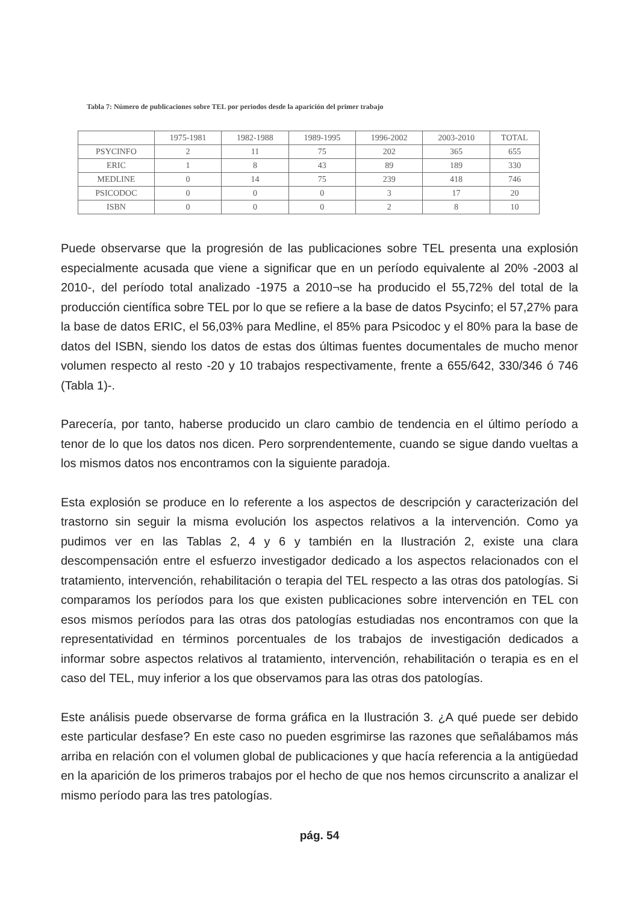Tabla 7: Número de publicaciones sobre TEL por periodos desde la aparición del primer trabajo
| | 1975-1981 | 1982-1988 | 1989-1995 | 1996-2002 | 2003-2010 | TOTAL |
| PSYCINFO | 2 | 11 | 75 | 202 | 365 | 655 |
| ERIC | 1 | 8 | 43 | 89 | 189 | 330 |
| MEDLINE | 0 | 14 | 75 | 239 | 418 | 746 |
| PSICODOC | 0 | 0 | 0 | 3 | 17 | 20 |
| ISBN | 0 | 0 | 0 | 2 | 8 | 10 |
Puede observarse que la progresión de las publicaciones sobre TEL presenta una explosión especialmente acusada que viene a significar que en un período equivalente al 20% -2003 al 2010-, del período total analizado -1975 a 2010¬se ha producido el 55,72% del total de la producción científica sobre TEL por lo que se refiere a la base de datos Psycinfo; el 57,27% para la base de datos ERIC, el 56,03% para Medline, el 85% para Psicodoc y el 80% para la base de datos del ISBN, siendo los datos de estas dos últimas fuentes documentales de mucho menor volumen respecto al resto -20 y 10 trabajos respectivamente, frente a 655/642, 330/346 ó 746 (Tabla 1)-.
Parecería, por tanto, haberse producido un claro cambio de tendencia en el último período a tenor de lo que los datos nos dicen. Pero sorprendentemente, cuando se sigue dando vueltas a los mismos datos nos encontramos con la siguiente paradoja.
Esta explosión se produce en lo referente a los aspectos de descripción y caracterización del trastorno sin seguir la misma evolución los aspectos relativos a la intervención. Como ya pudimos ver en las Tablas 2, 4 y 6 y también en la Ilustración 2, existe una clara descompensación entre el esfuerzo investigador dedicado a los aspectos relacionados con el tratamiento, intervención, rehabilitación o terapia del TEL respecto a las otras dos patologías. Si comparamos los períodos para los que existen publicaciones sobre intervención en TEL con esos mismos períodos para las otras dos patologías estudiadas nos encontramos con que la representatividad en términos porcentuales de los trabajos de investigación dedicados a informar sobre aspectos relativos al tratamiento, intervención, rehabilitación o terapia es en el caso del TEL, muy inferior a los que observamos para las otras dos patologías.
Este análisis puede observarse de forma gráfica en la Ilustración 3. ¿A qué puede ser debido este particular desfase? En este caso no pueden esgrimirse las razones que señalábamos más arriba en relación con el volumen global de publicaciones y que hacía referencia a la antigüedad en la aparición de los primeros trabajos por el hecho de que nos hemos circunscrito a analizar el mismo período para las tres patologías.
pág. 54